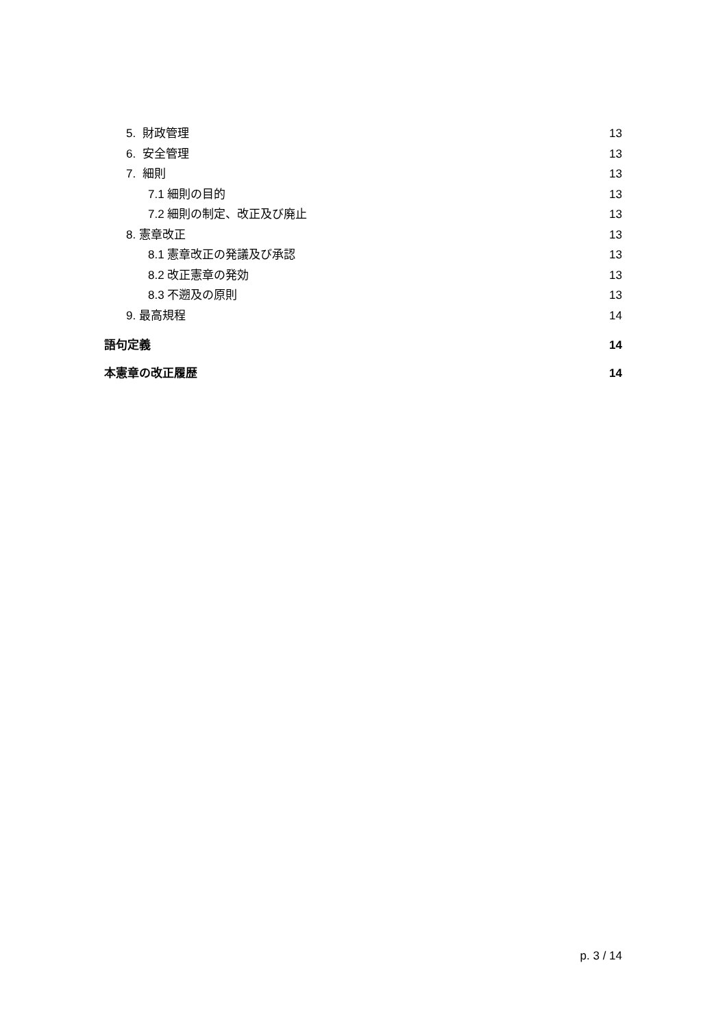5. 財政管理 13
6. 安全管理 13
7. 細則 13
7.1 細則の目的 13
7.2 細則の制定、改正及び廃止 13
8. 憲章改正 13
8.1 憲章改正の発議及び承認 13
8.2 改正憲章の発効 13
8.3 不遡及の原則 13
9. 最高規程 14
語句定義 14
本憲章の改正履歴 14
p. 3 / 14